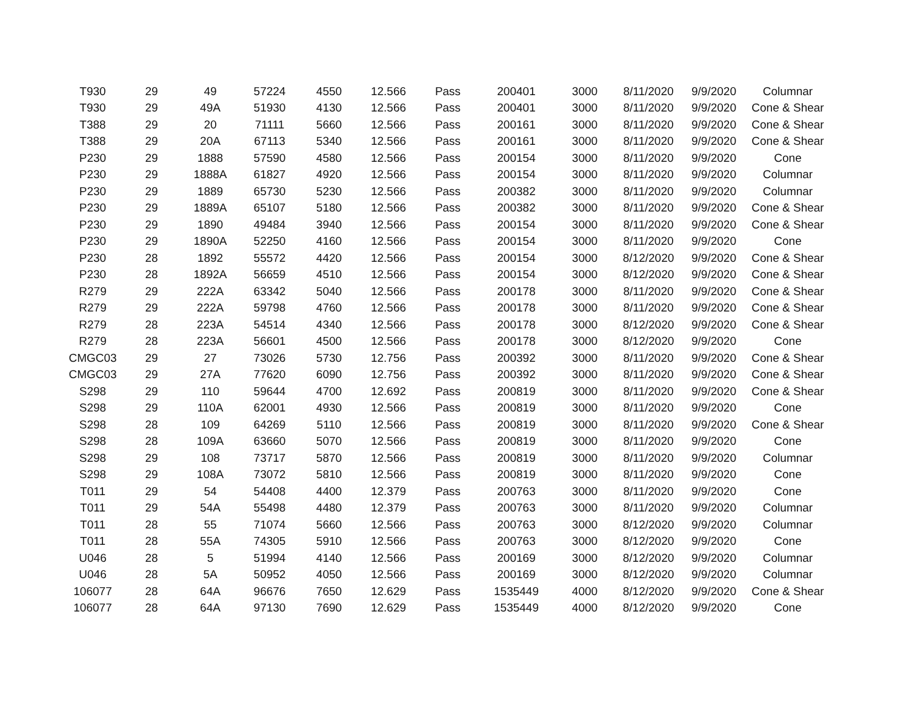| T930 | 29 | 49 | 57224 | 4550 | 12.566 | Pass | 200401 | 3000 | 8/11/2020 | 9/9/2020 | Columnar |
| T930 | 29 | 49A | 51930 | 4130 | 12.566 | Pass | 200401 | 3000 | 8/11/2020 | 9/9/2020 | Cone & Shear |
| T388 | 29 | 20 | 71111 | 5660 | 12.566 | Pass | 200161 | 3000 | 8/11/2020 | 9/9/2020 | Cone & Shear |
| T388 | 29 | 20A | 67113 | 5340 | 12.566 | Pass | 200161 | 3000 | 8/11/2020 | 9/9/2020 | Cone & Shear |
| P230 | 29 | 1888 | 57590 | 4580 | 12.566 | Pass | 200154 | 3000 | 8/11/2020 | 9/9/2020 | Cone |
| P230 | 29 | 1888A | 61827 | 4920 | 12.566 | Pass | 200154 | 3000 | 8/11/2020 | 9/9/2020 | Columnar |
| P230 | 29 | 1889 | 65730 | 5230 | 12.566 | Pass | 200382 | 3000 | 8/11/2020 | 9/9/2020 | Columnar |
| P230 | 29 | 1889A | 65107 | 5180 | 12.566 | Pass | 200382 | 3000 | 8/11/2020 | 9/9/2020 | Cone & Shear |
| P230 | 29 | 1890 | 49484 | 3940 | 12.566 | Pass | 200154 | 3000 | 8/11/2020 | 9/9/2020 | Cone & Shear |
| P230 | 29 | 1890A | 52250 | 4160 | 12.566 | Pass | 200154 | 3000 | 8/11/2020 | 9/9/2020 | Cone |
| P230 | 28 | 1892 | 55572 | 4420 | 12.566 | Pass | 200154 | 3000 | 8/12/2020 | 9/9/2020 | Cone & Shear |
| P230 | 28 | 1892A | 56659 | 4510 | 12.566 | Pass | 200154 | 3000 | 8/12/2020 | 9/9/2020 | Cone & Shear |
| R279 | 29 | 222A | 63342 | 5040 | 12.566 | Pass | 200178 | 3000 | 8/11/2020 | 9/9/2020 | Cone & Shear |
| R279 | 29 | 222A | 59798 | 4760 | 12.566 | Pass | 200178 | 3000 | 8/11/2020 | 9/9/2020 | Cone & Shear |
| R279 | 28 | 223A | 54514 | 4340 | 12.566 | Pass | 200178 | 3000 | 8/12/2020 | 9/9/2020 | Cone & Shear |
| R279 | 28 | 223A | 56601 | 4500 | 12.566 | Pass | 200178 | 3000 | 8/12/2020 | 9/9/2020 | Cone |
| CMGC03 | 29 | 27 | 73026 | 5730 | 12.756 | Pass | 200392 | 3000 | 8/11/2020 | 9/9/2020 | Cone & Shear |
| CMGC03 | 29 | 27A | 77620 | 6090 | 12.756 | Pass | 200392 | 3000 | 8/11/2020 | 9/9/2020 | Cone & Shear |
| S298 | 29 | 110 | 59644 | 4700 | 12.692 | Pass | 200819 | 3000 | 8/11/2020 | 9/9/2020 | Cone & Shear |
| S298 | 29 | 110A | 62001 | 4930 | 12.566 | Pass | 200819 | 3000 | 8/11/2020 | 9/9/2020 | Cone |
| S298 | 28 | 109 | 64269 | 5110 | 12.566 | Pass | 200819 | 3000 | 8/11/2020 | 9/9/2020 | Cone & Shear |
| S298 | 28 | 109A | 63660 | 5070 | 12.566 | Pass | 200819 | 3000 | 8/11/2020 | 9/9/2020 | Cone |
| S298 | 29 | 108 | 73717 | 5870 | 12.566 | Pass | 200819 | 3000 | 8/11/2020 | 9/9/2020 | Columnar |
| S298 | 29 | 108A | 73072 | 5810 | 12.566 | Pass | 200819 | 3000 | 8/11/2020 | 9/9/2020 | Cone |
| T011 | 29 | 54 | 54408 | 4400 | 12.379 | Pass | 200763 | 3000 | 8/11/2020 | 9/9/2020 | Cone |
| T011 | 29 | 54A | 55498 | 4480 | 12.379 | Pass | 200763 | 3000 | 8/11/2020 | 9/9/2020 | Columnar |
| T011 | 28 | 55 | 71074 | 5660 | 12.566 | Pass | 200763 | 3000 | 8/12/2020 | 9/9/2020 | Columnar |
| T011 | 28 | 55A | 74305 | 5910 | 12.566 | Pass | 200763 | 3000 | 8/12/2020 | 9/9/2020 | Cone |
| U046 | 28 | 5 | 51994 | 4140 | 12.566 | Pass | 200169 | 3000 | 8/12/2020 | 9/9/2020 | Columnar |
| U046 | 28 | 5A | 50952 | 4050 | 12.566 | Pass | 200169 | 3000 | 8/12/2020 | 9/9/2020 | Columnar |
| 106077 | 28 | 64A | 96676 | 7650 | 12.629 | Pass | 1535449 | 4000 | 8/12/2020 | 9/9/2020 | Cone & Shear |
| 106077 | 28 | 64A | 97130 | 7690 | 12.629 | Pass | 1535449 | 4000 | 8/12/2020 | 9/9/2020 | Cone |